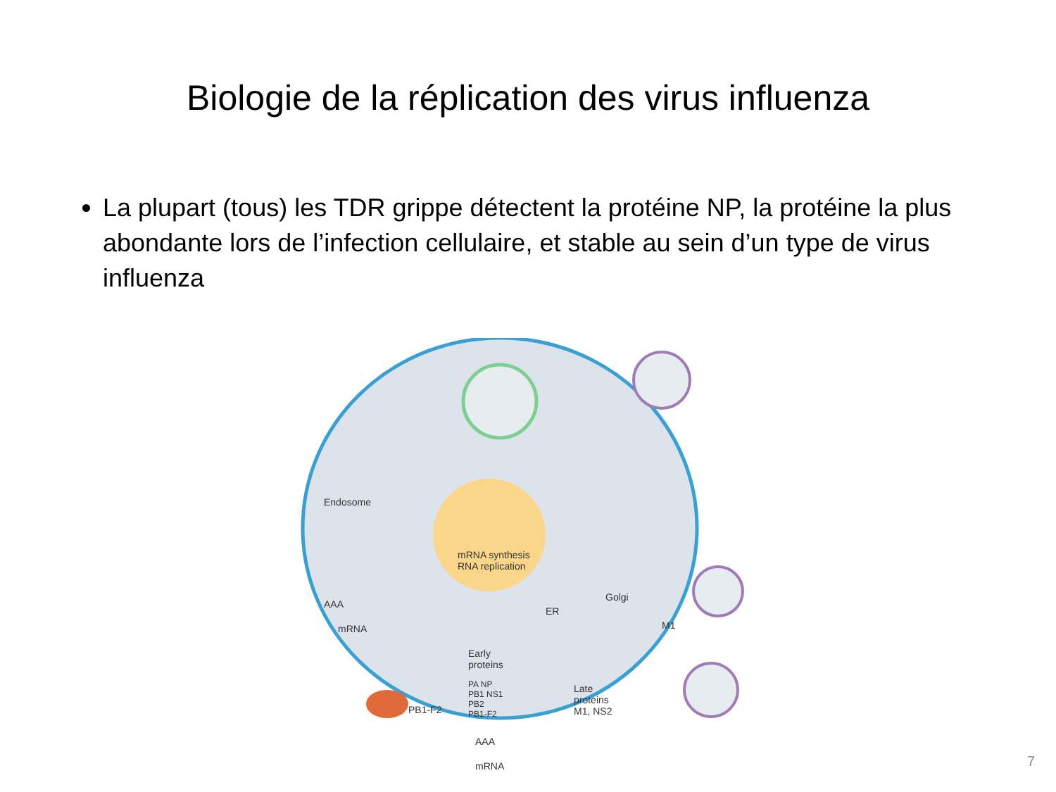Biologie de la réplication des virus influenza
La plupart (tous) les TDR grippe détectent la protéine NP, la protéine la plus abondante lors de l’infection cellulaire, et stable au sein d’un type de virus influenza
Endosome
mRNA synthesis
RNA replication
AAA
mRNA
ER
Golgi
M1
Early
proteins
PA NP
PB1 NS1
PB2
PB1-F2 PB1-F2
Late
proteins
M1, NS2
AAA
mRNA
7